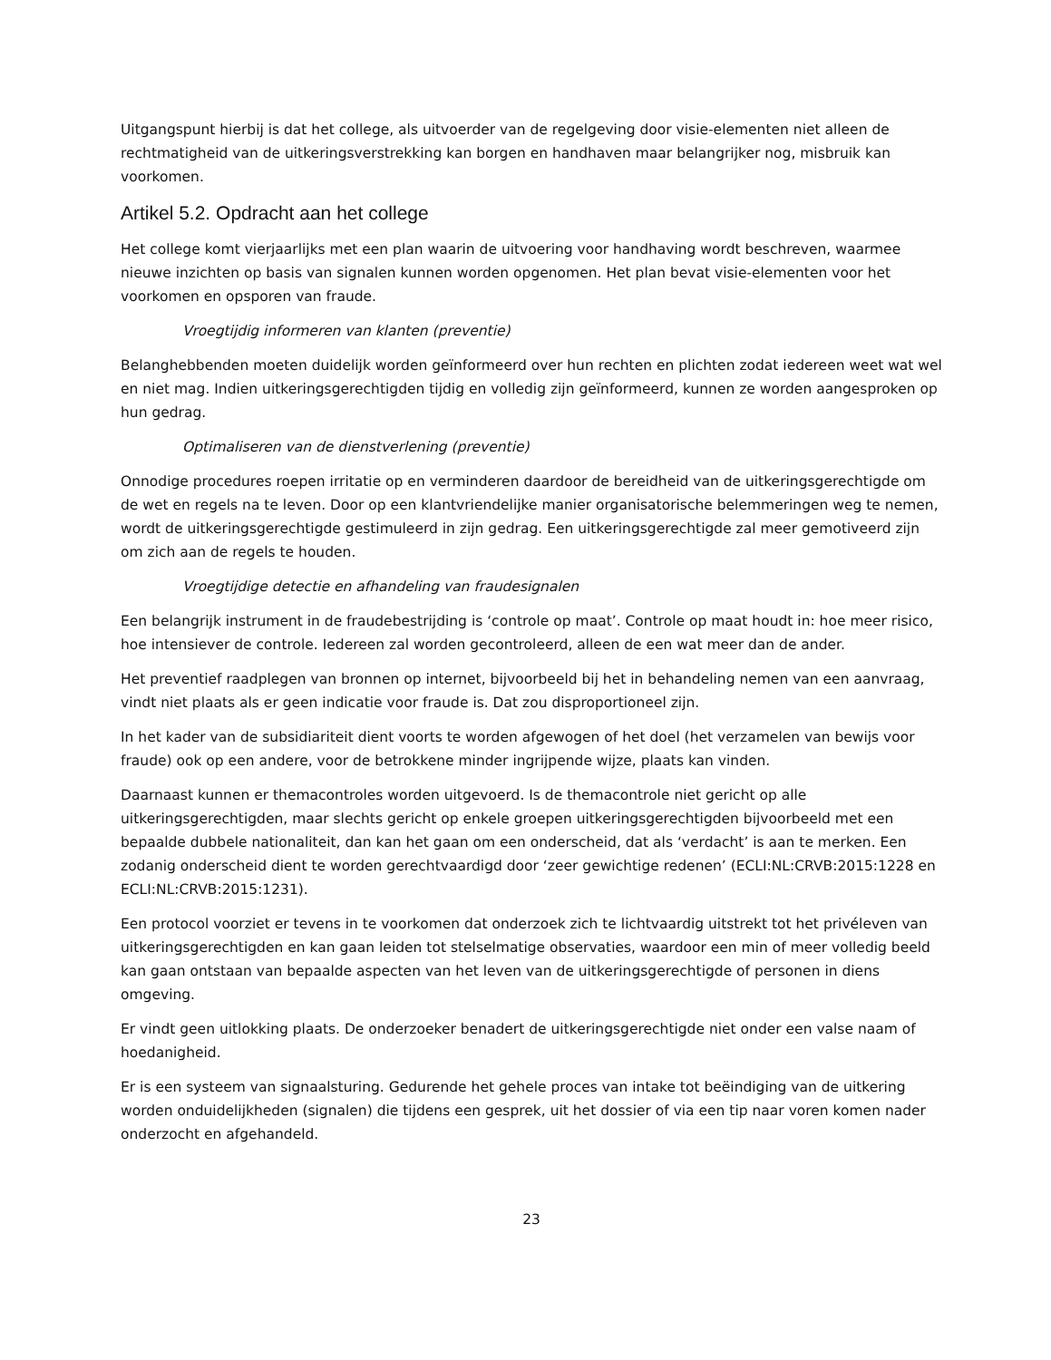Uitgangspunt hierbij is dat het college, als uitvoerder van de regelgeving door visie-elementen niet alleen de rechtmatigheid van de uitkeringsverstrekking kan borgen en handhaven maar belangrijker nog, misbruik kan voorkomen.
Artikel 5.2. Opdracht aan het college
Het college komt vierjaarlijks met een plan waarin de uitvoering voor handhaving wordt beschreven, waarmee nieuwe inzichten op basis van signalen kunnen worden opgenomen. Het plan bevat visie-elementen voor het voorkomen en opsporen van fraude.
Vroegtijdig informeren van klanten (preventie)
Belanghebbenden moeten duidelijk worden geïnformeerd over hun rechten en plichten zodat iedereen weet wat wel en niet mag. Indien uitkeringsgerechtigden tijdig en volledig zijn geïnformeerd, kunnen ze worden aangesproken op hun gedrag.
Optimaliseren van de dienstverlening (preventie)
Onnodige procedures roepen irritatie op en verminderen daardoor de bereidheid van de uitkeringsgerechtigde om de wet en regels na te leven. Door op een klantvriendelijke manier organisatorische belemmeringen weg te nemen, wordt de uitkeringsgerechtigde gestimuleerd in zijn gedrag. Een uitkeringsgerechtigde zal meer gemotiveerd zijn om zich aan de regels te houden.
Vroegtijdige detectie en afhandeling van fraudesignalen
Een belangrijk instrument in de fraudebestrijding is ‘controle op maat’. Controle op maat houdt in: hoe meer risico, hoe intensiever de controle. Iedereen zal worden gecontroleerd, alleen de een wat meer dan de ander.
Het preventief raadplegen van bronnen op internet, bijvoorbeeld bij het in behandeling nemen van een aanvraag, vindt niet plaats als er geen indicatie voor fraude is. Dat zou disproportioneel zijn.
In het kader van de subsidiariteit dient voorts te worden afgewogen of het doel (het verzamelen van bewijs voor fraude) ook op een andere, voor de betrokkene minder ingrijpende wijze, plaats kan vinden.
Daarnaast kunnen er themacontroles worden uitgevoerd. Is de themacontrole niet gericht op alle uitkeringsgerechtigden, maar slechts gericht op enkele groepen uitkeringsgerechtigden bijvoorbeeld met een bepaalde dubbele nationaliteit, dan kan het gaan om een onderscheid, dat als ‘verdacht’ is aan te merken. Een zodanig onderscheid dient te worden gerechtvaardigd door ‘zeer gewichtige redenen’ (ECLI:NL:CRVB:2015:1228 en ECLI:NL:CRVB:2015:1231).
Een protocol voorziet er tevens in te voorkomen dat onderzoek zich te lichtvaardig uitstrekt tot het privéleven van uitkeringsgerechtigden en kan gaan leiden tot stelselmatige observaties, waardoor een min of meer volledig beeld kan gaan ontstaan van bepaalde aspecten van het leven van de uitkeringsgerechtigde of personen in diens omgeving.
Er vindt geen uitlokking plaats. De onderzoeker benadert de uitkeringsgerechtigde niet onder een valse naam of hoedanigheid.
Er is een systeem van signaalsturing. Gedurende het gehele proces van intake tot beëindiging van de uitkering worden onduidelijkheden (signalen) die tijdens een gesprek, uit het dossier of via een tip naar voren komen nader onderzocht en afgehandeld.
23